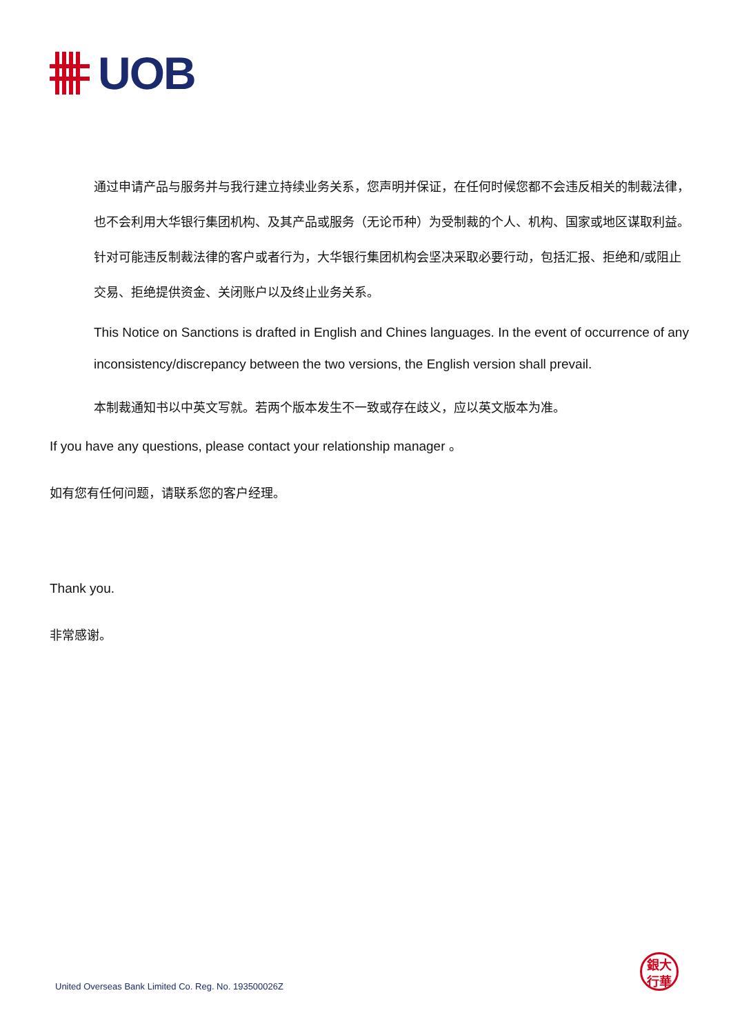UOB
通过申请产品与服务并与我行建立持续业务关系，您声明并保证，在任何时候您都不会违反相关的制裁法律，也不会利用大华银行集团机构、及其产品或服务（无论币种）为受制裁的个人、机构、国家或地区谋取利益。针对可能违反制裁法律的客户或者行为，大华银行集团机构会坚决采取必要行动，包括汇报、拒绝和/或阻止交易、拒绝提供资金、关闭账户以及终止业务关系。
This Notice on Sanctions is drafted in English and Chines languages. In the event of occurrence of any inconsistency/discrepancy between the two versions, the English version shall prevail.
本制裁通知书以中英文写就。若两个版本发生不一致或存在歧义，应以英文版本为准。
If you have any questions, please contact your relationship manager 。
如有您有任何问题，请联系您的客户经理。
Thank you.
非常感谢。
United Overseas Bank Limited Co. Reg. No. 193500026Z
銀大
行華